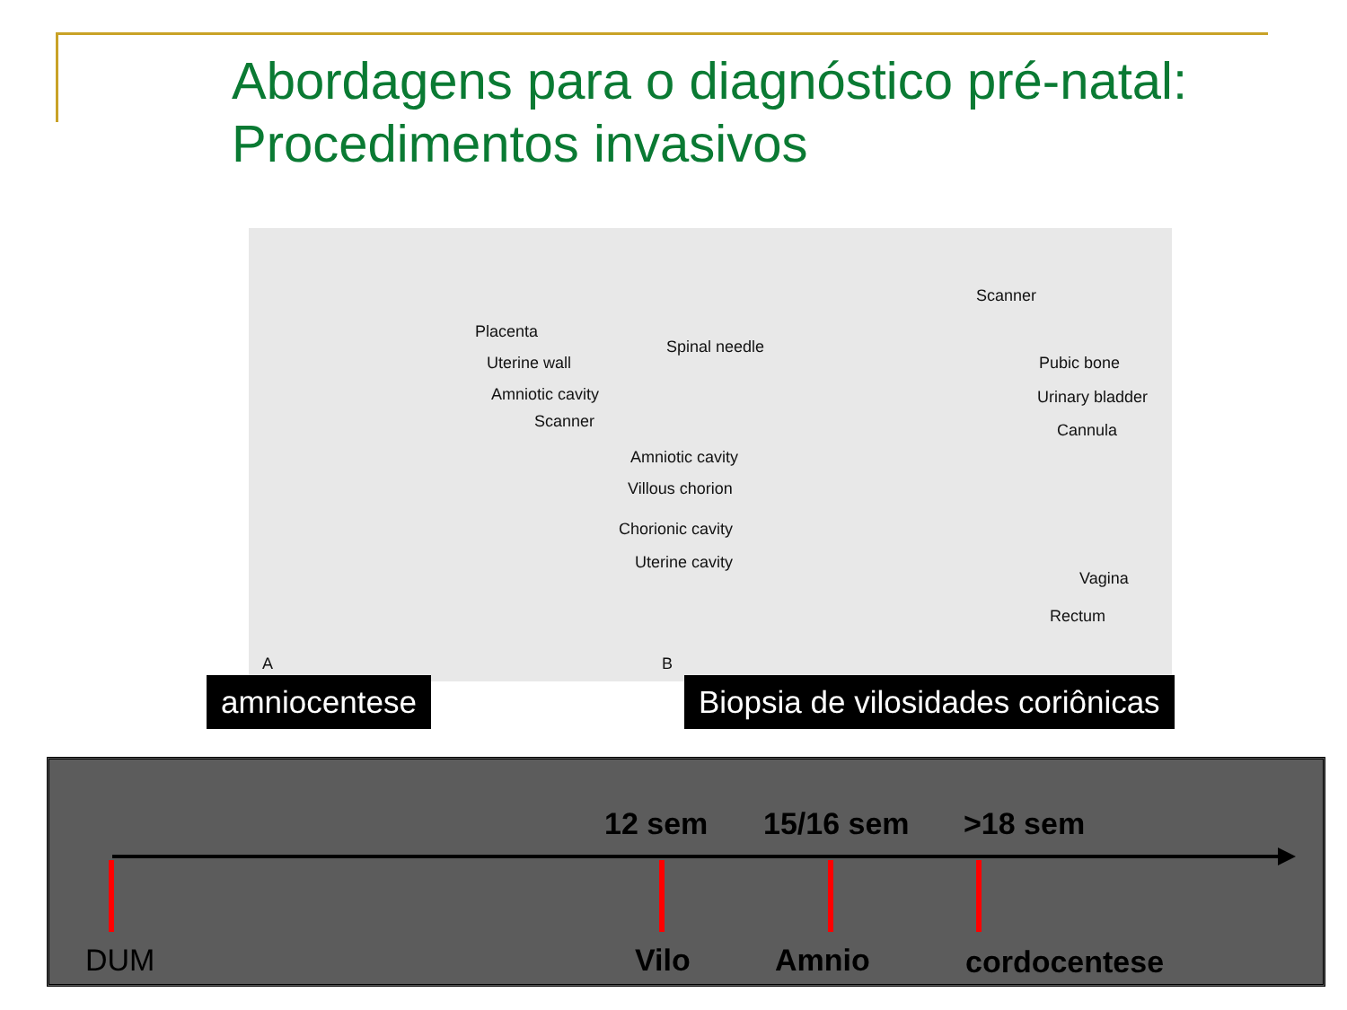Abordagens para o diagnóstico pré-natal:
Procedimentos invasivos
Placenta
Uterine wall
Amniotic cavity
Scanner
A
Spinal needle
Scanner
Pubic bone
Urinary bladder
Cannula
Amniotic cavity
Villous chorion
Chorionic cavity
Uterine cavity
Vagina
Rectum
B
amniocentese
Biopsia de vilosidades coriônicas
12 sem 15/16 sem >18 sem
DUM Vilo Amnio cordocentese